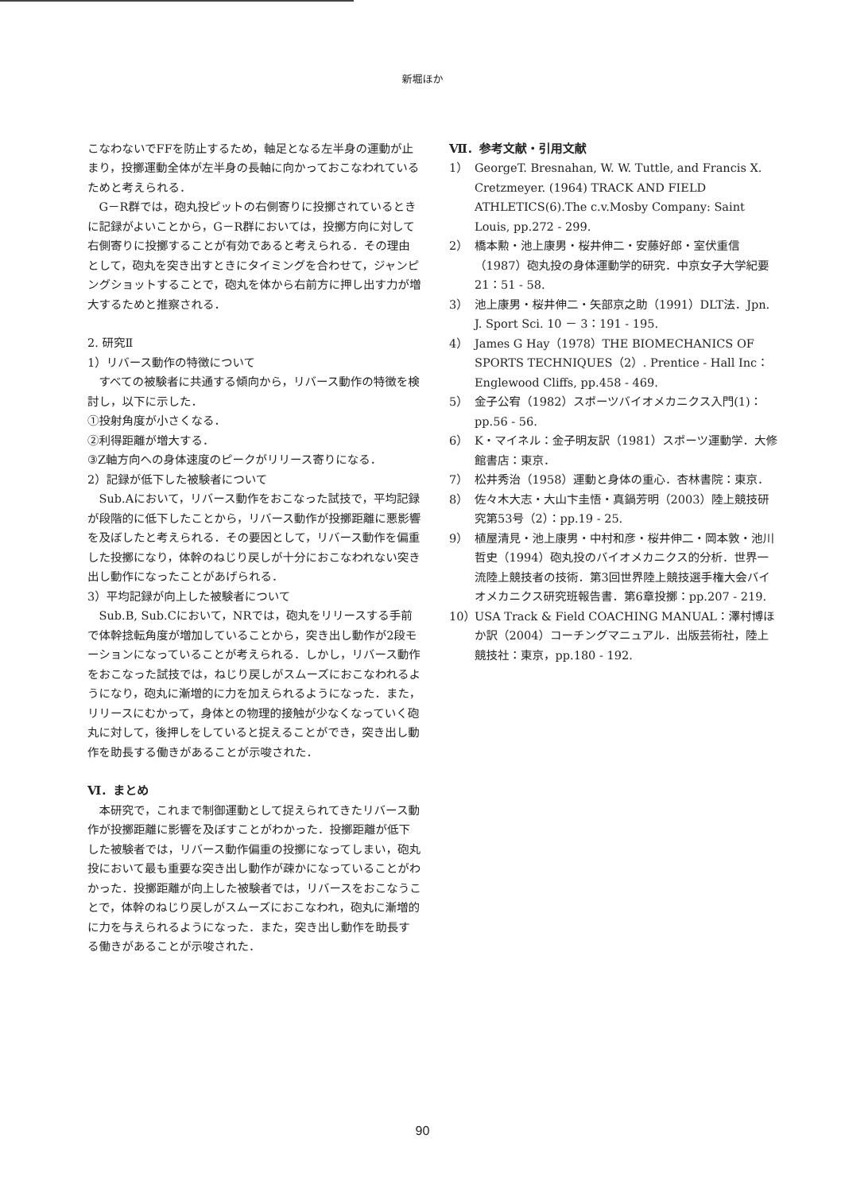新堀ほか
こなわないでFFを防止するため，軸足となる左半身の運動が止まり，投擲運動全体が左半身の長軸に向かっておこなわれているためと考えられる．
G－R群では，砲丸投ピットの右側寄りに投擲されているときに記録がよいことから，G－R群においては，投擲方向に対して右側寄りに投擲することが有効であると考えられる．その理由として，砲丸を突き出すときにタイミングを合わせて，ジャンピングショットすることで，砲丸を体から右前方に押し出す力が増大するためと推察される．
2. 研究Ⅱ
1）リバース動作の特徴について
すべての被験者に共通する傾向から，リバース動作の特徴を検討し，以下に示した．
①投射角度が小さくなる．
②利得距離が増大する．
③Z軸方向への身体速度のピークがリリース寄りになる．
2）記録が低下した被験者について
Sub.Aにおいて，リバース動作をおこなった試技で，平均記録が段階的に低下したことから，リバース動作が投擲距離に悪影響を及ぼしたと考えられる．その要因として，リバース動作を偏重した投擲になり，体幹のねじり戻しが十分におこなわれない突き出し動作になったことがあげられる．
3）平均記録が向上した被験者について
Sub.B, Sub.Cにおいて，NRでは，砲丸をリリースする手前で体幹捻転角度が増加していることから，突き出し動作が2段モーションになっていることが考えられる．しかし，リバース動作をおこなった試技では，ねじり戻しがスムーズにおこなわれるようになり，砲丸に漸増的に力を加えられるようになった．また，リリースにむかって，身体との物理的接触が少なくなっていく砲丸に対して，後押しをしていると捉えることができ，突き出し動作を助長する働きがあることが示唆された．
Ⅵ．まとめ
本研究で，これまで制御運動として捉えられてきたリバース動作が投擲距離に影響を及ぼすことがわかった．投擲距離が低下した被験者では，リバース動作偏重の投擲になってしまい，砲丸投において最も重要な突き出し動作が疎かになっていることがわかった．投擲距離が向上した被験者では，リバースをおこなうことで，体幹のねじり戻しがスムーズにおこなわれ，砲丸に漸増的に力を与えられるようになった．また，突き出し動作を助長する働きがあることが示唆された．
Ⅶ．参考文献・引用文献
1） GeorgeT. Bresnahan, W. W. Tuttle, and Francis X. Cretzmeyer. (1964) TRACK AND FIELD ATHLETICS(6).The c.v.Mosby Company: Saint Louis, pp.272 - 299.
2） 橋本勲・池上康男・桜井伸二・安藤好郎・室伏重信（1987）砲丸投の身体運動学的研究．中京女子大学紀要 21：51 - 58.
3） 池上康男・桜井伸二・矢部京之助（1991）DLT法．Jpn. J. Sport Sci. 10 － 3：191 - 195.
4） James G Hay（1978）THE BIOMECHANICS OF SPORTS TECHNIQUES（2）. Prentice - Hall Inc：Englewood Cliffs, pp.458 - 469.
5） 金子公宥（1982）スポーツバイオメカニクス入門(1)：pp.56 - 56.
6） K・マイネル：金子明友訳（1981）スポーツ運動学．大修館書店：東京．
7） 松井秀治（1958）運動と身体の重心．杏林書院：東京．
8） 佐々木大志・大山卞圭悟・真鍋芳明（2003）陸上競技研究第53号（2）：pp.19 - 25.
9） 植屋清見・池上康男・中村和彦・桜井伸二・岡本敦・池川哲史（1994）砲丸投のバイオメカニクス的分析．世界一流陸上競技者の技術．第3回世界陸上競技選手権大会バイオメカニクス研究班報告書．第6章投擲：pp.207 - 219.
10） USA Track & Field COACHING MANUAL：澤村博ほか訳（2004）コーチングマニュアル．出版芸術社，陸上競技社：東京，pp.180 - 192.
90